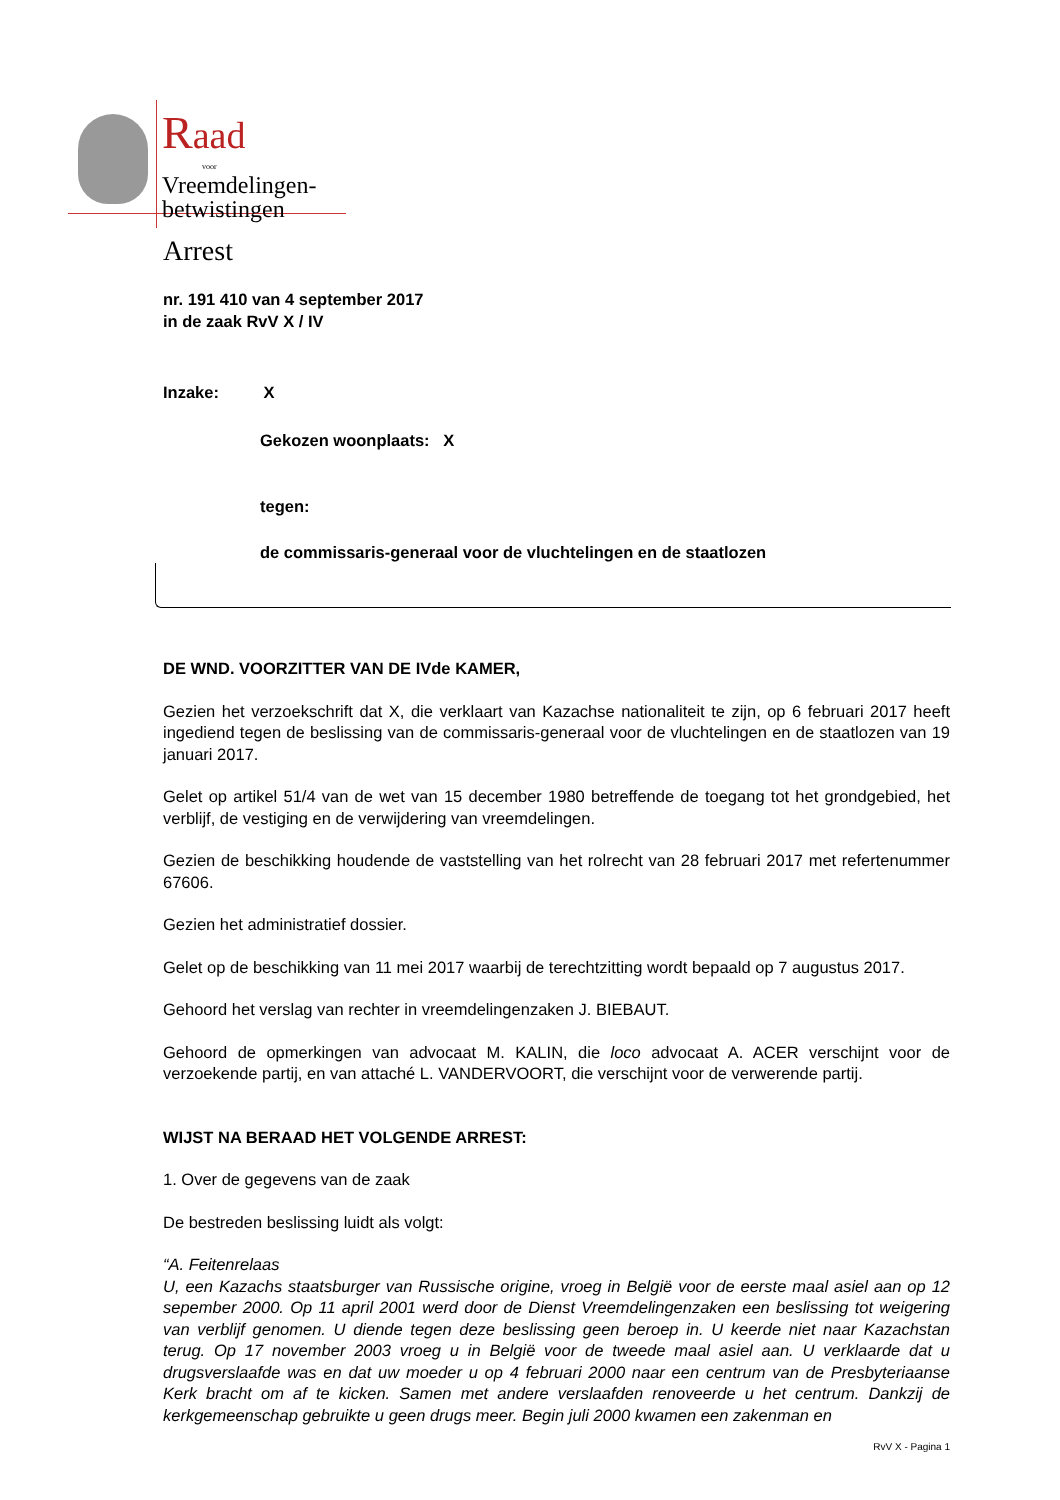Raad
voor
Vreemdelingen-
betwistingen
Arrest
nr. 191 410 van 4 september 2017
in de zaak RvV X / IV
Inzake: X
Gekozen woonplaats: X
tegen:
de commissaris-generaal voor de vluchtelingen en de staatlozen
DE WND. VOORZITTER VAN DE IVde KAMER,
Gezien het verzoekschrift dat X, die verklaart van Kazachse nationaliteit te zijn, op 6 februari 2017 heeft ingediend tegen de beslissing van de commissaris-generaal voor de vluchtelingen en de staatlozen van 19 januari 2017.
Gelet op artikel 51/4 van de wet van 15 december 1980 betreffende de toegang tot het grondgebied, het verblijf, de vestiging en de verwijdering van vreemdelingen.
Gezien de beschikking houdende de vaststelling van het rolrecht van 28 februari 2017 met refertenummer 67606.
Gezien het administratief dossier.
Gelet op de beschikking van 11 mei 2017 waarbij de terechtzitting wordt bepaald op 7 augustus 2017.
Gehoord het verslag van rechter in vreemdelingenzaken J. BIEBAUT.
Gehoord de opmerkingen van advocaat M. KALIN, die loco advocaat A. ACER verschijnt voor de verzoekende partij, en van attaché L. VANDERVOORT, die verschijnt voor de verwerende partij.
WIJST NA BERAAD HET VOLGENDE ARREST:
1. Over de gegevens van de zaak
De bestreden beslissing luidt als volgt:
“A. Feitenrelaas
U, een Kazachs staatsburger van Russische origine, vroeg in België voor de eerste maal asiel aan op 12 sepember 2000. Op 11 april 2001 werd door de Dienst Vreemdelingenzaken een beslissing tot weigering van verblijf genomen. U diende tegen deze beslissing geen beroep in. U keerde niet naar Kazachstan terug. Op 17 november 2003 vroeg u in België voor de tweede maal asiel aan. U verklaarde dat u drugsverslaafde was en dat uw moeder u op 4 februari 2000 naar een centrum van de Presbyteriaanse Kerk bracht om af te kicken. Samen met andere verslaafden renoveerde u het centrum. Dankzij de kerkgemeenschap gebruikte u geen drugs meer. Begin juli 2000 kwamen een zakenman en
RvV X - Pagina 1